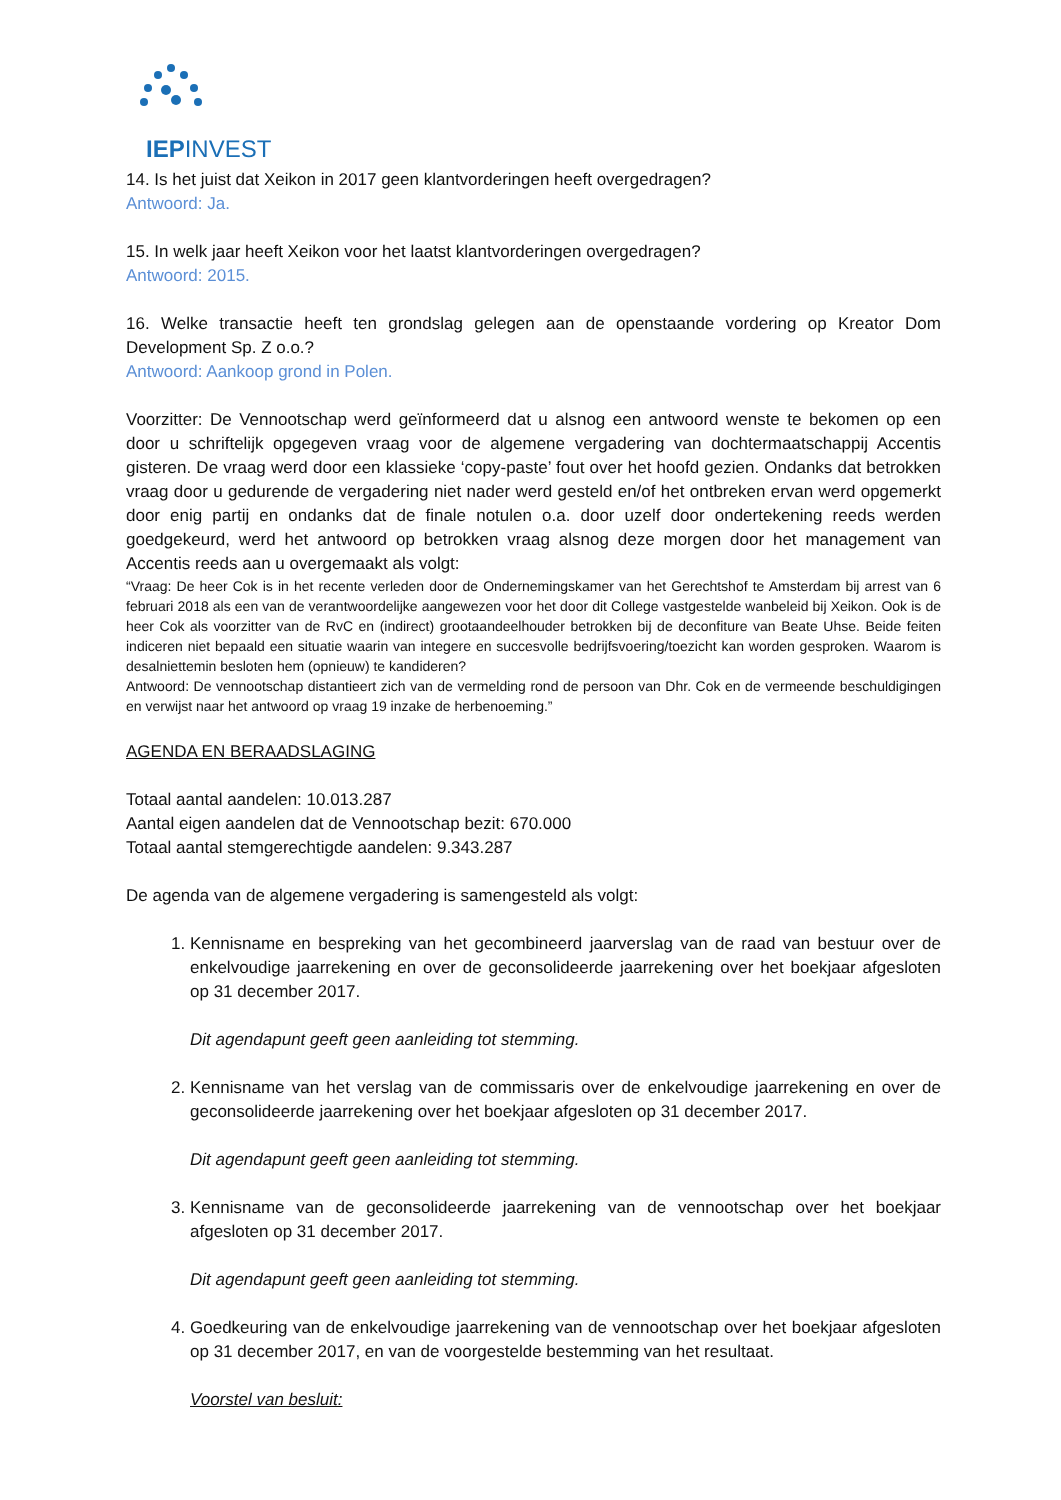IEPINVEST
14. Is het juist dat Xeikon in 2017 geen klantvorderingen heeft overgedragen?
Antwoord: Ja.
15. In welk jaar heeft Xeikon voor het laatst klantvorderingen overgedragen?
Antwoord: 2015.
16. Welke transactie heeft ten grondslag gelegen aan de openstaande vordering op Kreator Dom Development Sp. Z o.o.?
Antwoord: Aankoop grond in Polen.
Voorzitter: De Vennootschap werd geïnformeerd dat u alsnog een antwoord wenste te bekomen op een door u schriftelijk opgegeven vraag voor de algemene vergadering van dochtermaatschappij Accentis gisteren. De vraag werd door een klassieke ‘copy-paste’ fout over het hoofd gezien. Ondanks dat betrokken vraag door u gedurende de vergadering niet nader werd gesteld en/of het ontbreken ervan werd opgemerkt door enig partij en ondanks dat de finale notulen o.a. door uzelf door ondertekening reeds werden goedgekeurd, werd het antwoord op betrokken vraag alsnog deze morgen door het management van Accentis reeds aan u overgemaakt als volgt:
“Vraag: De heer Cok is in het recente verleden door de Ondernemingskamer van het Gerechtshof te Amsterdam bij arrest van 6 februari 2018 als een van de verantwoordelijke aangewezen voor het door dit College vastgestelde wanbeleid bij Xeikon. Ook is de heer Cok als voorzitter van de RvC en (indirect) grootaandeelhouder betrokken bij de deconfiture van Beate Uhse. Beide feiten indiceren niet bepaald een situatie waarin van integere en succesvolle bedrijfsvoering/toezicht kan worden gesproken. Waarom is desalniettemin besloten hem (opnieuw) te kandideren?
Antwoord: De vennootschap distantieert zich van de vermelding rond de persoon van Dhr. Cok en de vermeende beschuldigingen en verwijst naar het antwoord op vraag 19 inzake de herbenoeming.”
AGENDA EN BERAADSLAGING
Totaal aantal aandelen: 10.013.287
Aantal eigen aandelen dat de Vennootschap bezit: 670.000
Totaal aantal stemgerechtigde aandelen: 9.343.287
De agenda van de algemene vergadering is samengesteld als volgt:
1. Kennisname en bespreking van het gecombineerd jaarverslag van de raad van bestuur over de enkelvoudige jaarrekening en over de geconsolideerde jaarrekening over het boekjaar afgesloten op 31 december 2017.
Dit agendapunt geeft geen aanleiding tot stemming.
2. Kennisname van het verslag van de commissaris over de enkelvoudige jaarrekening en over de geconsolideerde jaarrekening over het boekjaar afgesloten op 31 december 2017.
Dit agendapunt geeft geen aanleiding tot stemming.
3. Kennisname van de geconsolideerde jaarrekening van de vennootschap over het boekjaar afgesloten op 31 december 2017.
Dit agendapunt geeft geen aanleiding tot stemming.
4. Goedkeuring van de enkelvoudige jaarrekening van de vennootschap over het boekjaar afgesloten op 31 december 2017, en van de voorgestelde bestemming van het resultaat.
Voorstel van besluit: